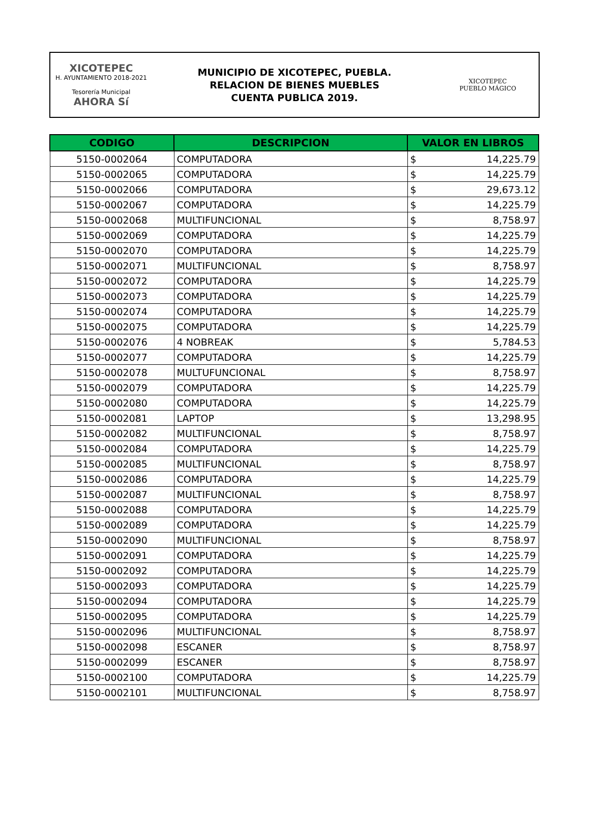XICOTEPEC
H. AYUNTAMIENTO 2018-2021
Tesorería Municipal
AHORA Sí
MUNICIPIO DE XICOTEPEC, PUEBLA.
RELACION DE BIENES MUEBLES
CUENTA PUBLICA 2019.
XICOTEPEC
PUEBLO MÁGICO
| CODIGO | DESCRIPCION | VALOR EN LIBROS | |
| --- | --- | --- | --- |
| 5150-0002064 | COMPUTADORA | $ | 14,225.79 |
| 5150-0002065 | COMPUTADORA | $ | 14,225.79 |
| 5150-0002066 | COMPUTADORA | $ | 29,673.12 |
| 5150-0002067 | COMPUTADORA | $ | 14,225.79 |
| 5150-0002068 | MULTIFUNCIONAL | $ | 8,758.97 |
| 5150-0002069 | COMPUTADORA | $ | 14,225.79 |
| 5150-0002070 | COMPUTADORA | $ | 14,225.79 |
| 5150-0002071 | MULTIFUNCIONAL | $ | 8,758.97 |
| 5150-0002072 | COMPUTADORA | $ | 14,225.79 |
| 5150-0002073 | COMPUTADORA | $ | 14,225.79 |
| 5150-0002074 | COMPUTADORA | $ | 14,225.79 |
| 5150-0002075 | COMPUTADORA | $ | 14,225.79 |
| 5150-0002076 | 4 NOBREAK | $ | 5,784.53 |
| 5150-0002077 | COMPUTADORA | $ | 14,225.79 |
| 5150-0002078 | MULTUFUNCIONAL | $ | 8,758.97 |
| 5150-0002079 | COMPUTADORA | $ | 14,225.79 |
| 5150-0002080 | COMPUTADORA | $ | 14,225.79 |
| 5150-0002081 | LAPTOP | $ | 13,298.95 |
| 5150-0002082 | MULTIFUNCIONAL | $ | 8,758.97 |
| 5150-0002084 | COMPUTADORA | $ | 14,225.79 |
| 5150-0002085 | MULTIFUNCIONAL | $ | 8,758.97 |
| 5150-0002086 | COMPUTADORA | $ | 14,225.79 |
| 5150-0002087 | MULTIFUNCIONAL | $ | 8,758.97 |
| 5150-0002088 | COMPUTADORA | $ | 14,225.79 |
| 5150-0002089 | COMPUTADORA | $ | 14,225.79 |
| 5150-0002090 | MULTIFUNCIONAL | $ | 8,758.97 |
| 5150-0002091 | COMPUTADORA | $ | 14,225.79 |
| 5150-0002092 | COMPUTADORA | $ | 14,225.79 |
| 5150-0002093 | COMPUTADORA | $ | 14,225.79 |
| 5150-0002094 | COMPUTADORA | $ | 14,225.79 |
| 5150-0002095 | COMPUTADORA | $ | 14,225.79 |
| 5150-0002096 | MULTIFUNCIONAL | $ | 8,758.97 |
| 5150-0002098 | ESCANER | $ | 8,758.97 |
| 5150-0002099 | ESCANER | $ | 8,758.97 |
| 5150-0002100 | COMPUTADORA | $ | 14,225.79 |
| 5150-0002101 | MULTIFUNCIONAL | $ | 8,758.97 |